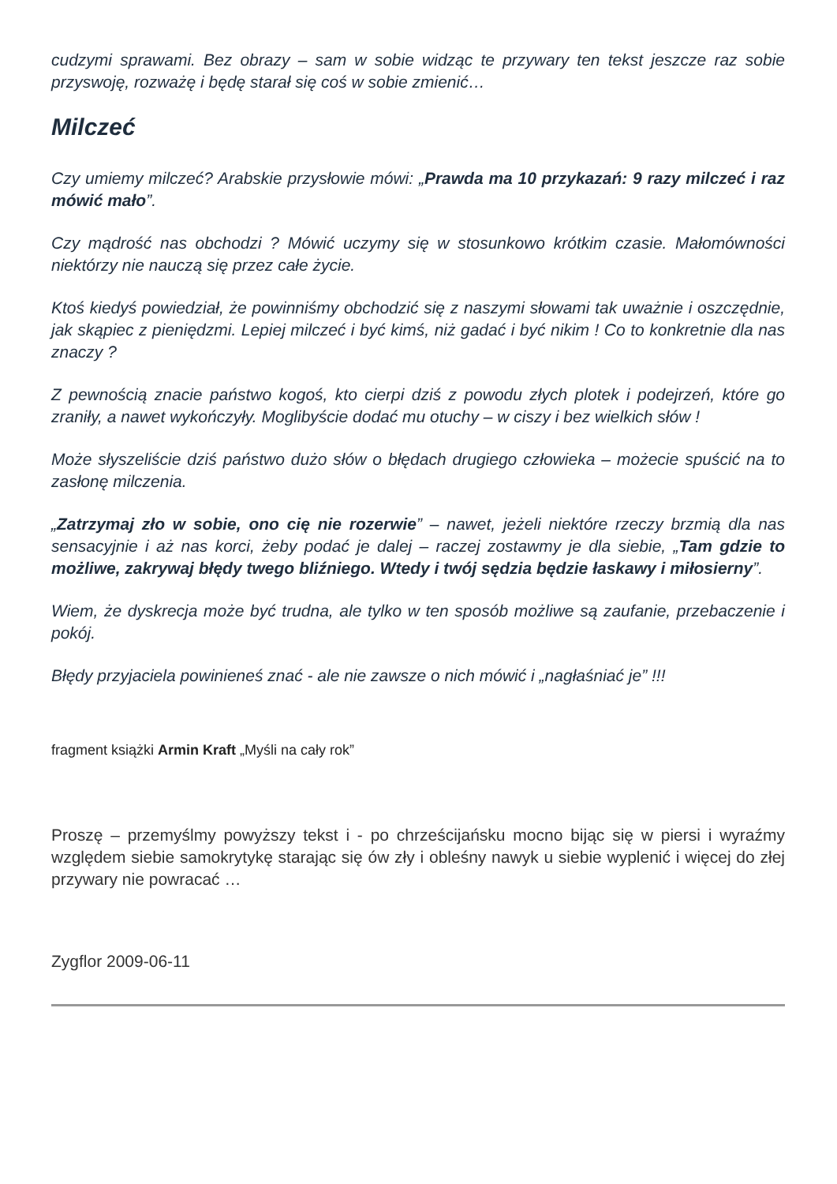cudzymi sprawami. Bez obrazy – sam w sobie widząc te przywary ten tekst jeszcze raz sobie przyswoję, rozważę i będę starał się coś w sobie zmienić…
Milczeć
Czy umiemy milczeć? Arabskie przysłowie mówi: „Prawda ma 10 przykazań: 9 razy milczeć i raz mówić mało”.
Czy mądrość nas obchodzi ? Mówić uczymy się w stosunkowo krótkim czasie. Małomówności niektórzy nie nauczą się przez całe życie.
Ktoś kiedyś powiedział, że powinniśmy obchodzić się z naszymi słowami tak uważnie i oszczędnie, jak skąpiec z pieniędzmi. Lepiej milczeć i być kimś, niż gadać i być nikim ! Co to konkretnie dla nas znaczy ?
Z pewnością znacie państwo kogoś, kto cierpi dziś z powodu złych plotek i podejrzeń, które go zraniły, a nawet wykończyły. Moglibyście dodać mu otuchy – w ciszy i bez wielkich słów !
Może słyszeliście dziś państwo dużo słów o błędach drugiego człowieka – możecie spuścić na to zasłonę milczenia.
„Zatrzymaj zło w sobie, ono cię nie rozerwie” – nawet, jeżeli niektóre rzeczy brzmią dla nas sensacyjnie i aż nas korci, żeby podać je dalej – raczej zostawmy je dla siebie, „Tam gdzie to możliwe, zakrywaj błędy twego bliźniego. Wtedy i twój sędzia będzie łaskawy i miłosierny”.
Wiem, że dyskrecja może być trudna, ale tylko w ten sposób możliwe są zaufanie, przebaczenie i pokój.
Błędy przyjaciela powinieneś znać - ale nie zawsze o nich mówić i „nagłaśniać je” !!!
fragment książki Armin Kraft „Myśli na cały rok”
Proszę – przemyślmy powyższy tekst i - po chrześcijańsku mocno bijąc się w piersi i wyraźmy względem siebie samokrytykę starając się ów zły i obleśny nawyk u siebie wyplenić i więcej do złej przywary nie powracać …
Zygflor 2009-06-11